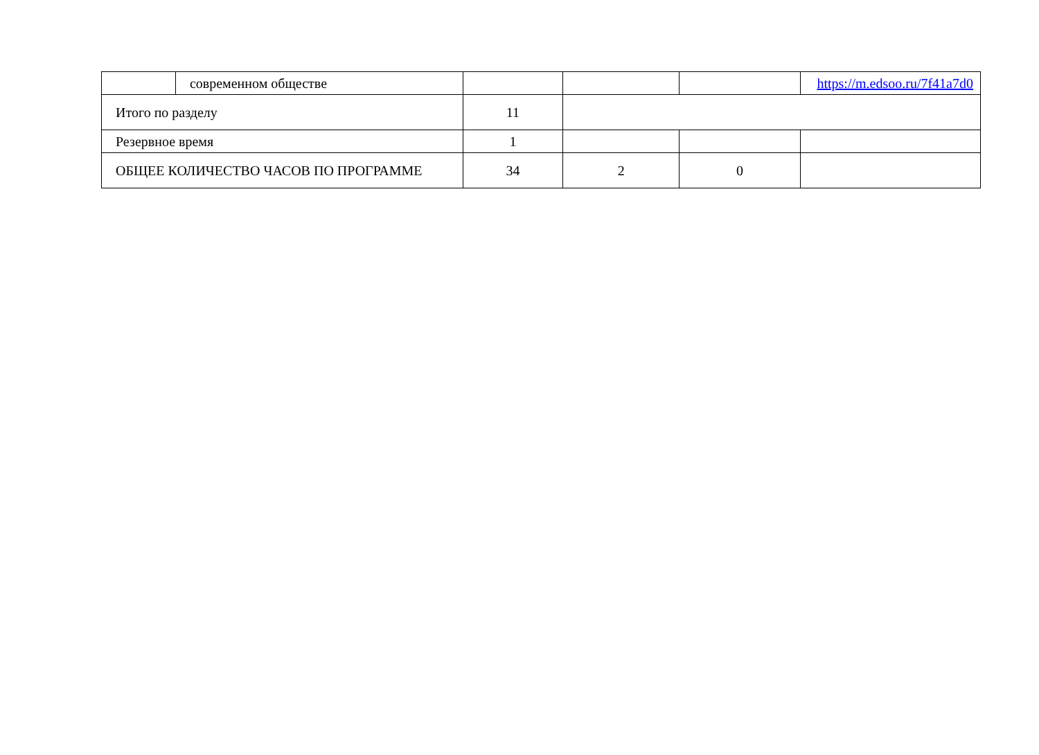| | современном обществе | | | | https://m.edsoo.ru/7f41a7d0 |
| Итого по разделу | | 11 | | | |
| Резервное время | | 1 | | | |
| ОБЩЕЕ КОЛИЧЕСТВО ЧАСОВ ПО ПРОГРАММЕ | | 34 | 2 | 0 | |